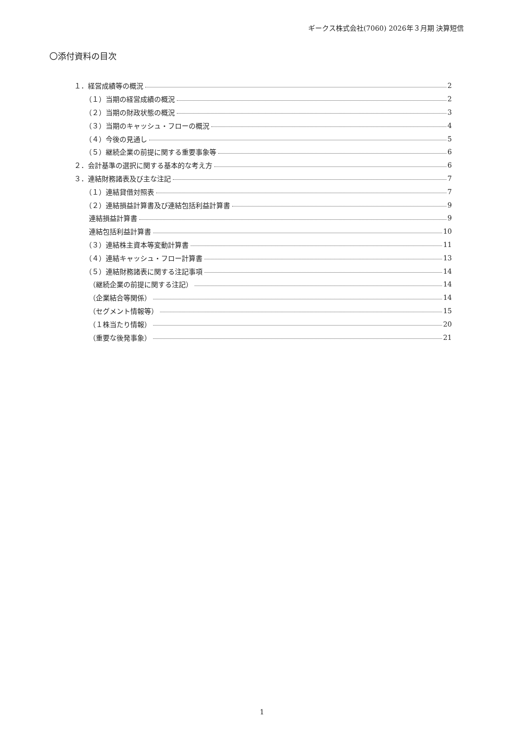ギークス株式会社(7060) 2026年３月期 決算短信
〇添付資料の目次
１．経営成績等の概況 2
（１）当期の経営成績の概況 2
（２）当期の財政状態の概況 3
（３）当期のキャッシュ・フローの概況 4
（４）今後の見通し 5
（５）継続企業の前提に関する重要事象等 6
２．会計基準の選択に関する基本的な考え方 6
３．連結財務諸表及び主な注記 7
（１）連結貸借対照表 7
（２）連結損益計算書及び連結包括利益計算書 9
連結損益計算書 9
連結包括利益計算書 10
（３）連結株主資本等変動計算書 11
（４）連結キャッシュ・フロー計算書 13
（５）連結財務諸表に関する注記事項 14
（継続企業の前提に関する注記） 14
（企業結合等関係） 14
（セグメント情報等） 15
（１株当たり情報） 20
（重要な後発事象） 21
1